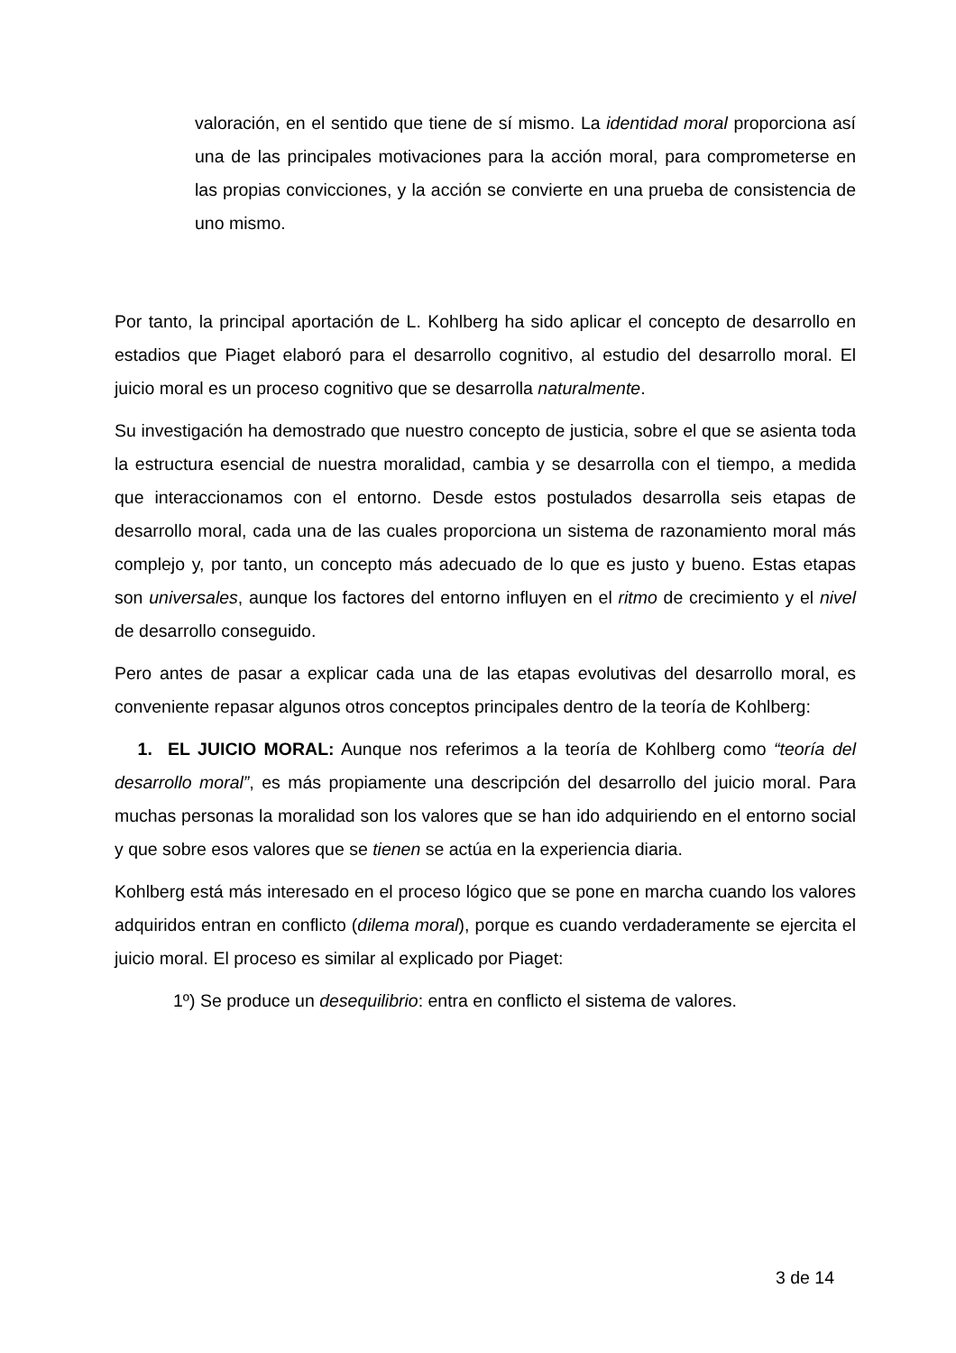valoración, en el sentido que tiene de sí mismo. La identidad moral proporciona así una de las principales motivaciones para la acción moral, para comprometerse en las propias convicciones, y la acción se convierte en una prueba de consistencia de uno mismo.
Por tanto, la principal aportación de L. Kohlberg ha sido aplicar el concepto de desarrollo en estadios que Piaget elaboró para el desarrollo cognitivo, al estudio del desarrollo moral. El juicio moral es un proceso cognitivo que se desarrolla naturalmente.
Su investigación ha demostrado que nuestro concepto de justicia, sobre el que se asienta toda la estructura esencial de nuestra moralidad, cambia y se desarrolla con el tiempo, a medida que interaccionamos con el entorno. Desde estos postulados desarrolla seis etapas de desarrollo moral, cada una de las cuales proporciona un sistema de razonamiento moral más complejo y, por tanto, un concepto más adecuado de lo que es justo y bueno. Estas etapas son universales, aunque los factores del entorno influyen en el ritmo de crecimiento y el nivel de desarrollo conseguido.
Pero antes de pasar a explicar cada una de las etapas evolutivas del desarrollo moral, es conveniente repasar algunos otros conceptos principales dentro de la teoría de Kohlberg:
1. EL JUICIO MORAL: Aunque nos referimos a la teoría de Kohlberg como “teoría del desarrollo moral”, es más propiamente una descripción del desarrollo del juicio moral. Para muchas personas la moralidad son los valores que se han ido adquiriendo en el entorno social y que sobre esos valores que se tienen se actúa en la experiencia diaria.
Kohlberg está más interesado en el proceso lógico que se pone en marcha cuando los valores adquiridos entran en conflicto (dilema moral), porque es cuando verdaderamente se ejercita el juicio moral. El proceso es similar al explicado por Piaget:
1º) Se produce un desequilibrio: entra en conflicto el sistema de valores.
3 de 14